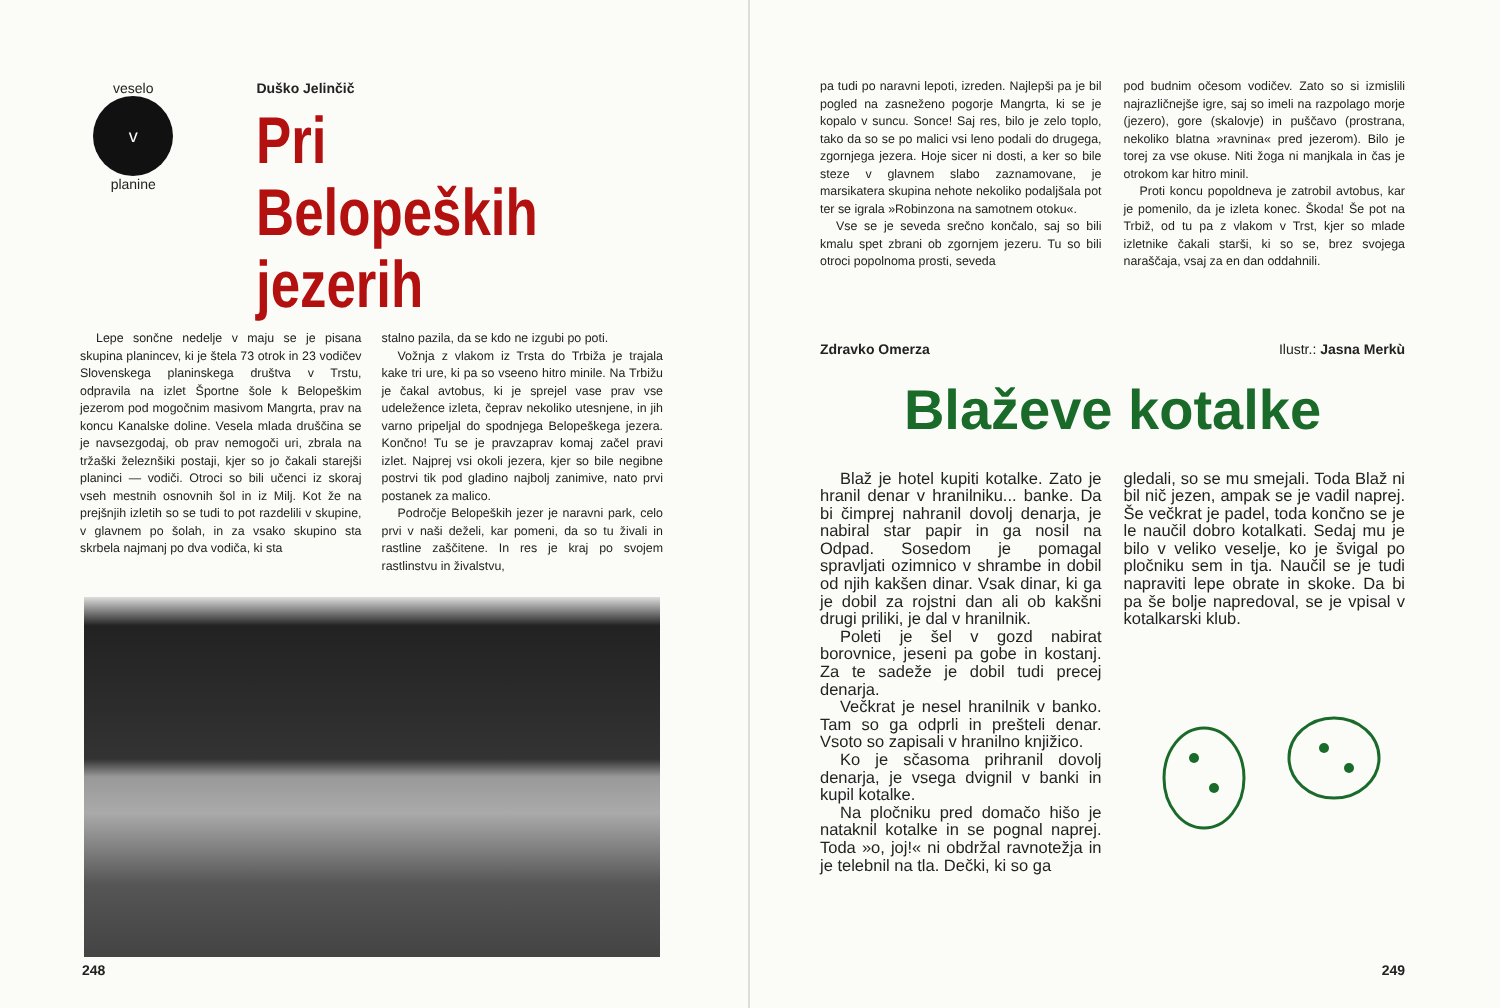veselo
v
planine
Duško Jelinčič
Pri Belopeških
jezerih
Lepe sončne nedelje v maju se je pisana skupina planincev, ki je štela 73 otrok in 23 vodičev Slovenskega planinskega društva v Trstu, odpravila na izlet Športne šole k Belopeškim jezerom pod mogočnim masivom Mangrta, prav na koncu Kanalske doline. Vesela mlada druščina se je navsezgodaj, ob prav nemogoči uri, zbrala na tržaški železnšiki postaji, kjer so jo čakali starejši planinci — vodiči. Otroci so bili učenci iz skoraj vseh mestnih osnovnih šol in iz Milj. Kot že na prejšnjih izletih so se tudi to pot razdelili v skupine, v glavnem po šolah, in za vsako skupino sta skrbela najmanj po dva vodiča, ki sta
stalno pazila, da se kdo ne izgubi po poti.
Vožnja z vlakom iz Trsta do Trbiža je trajala kake tri ure, ki pa so vseeno hitro minile. Na Trbižu je čakal avtobus, ki je sprejel vase prav vse udeležence izleta, čeprav nekoliko utesnjene, in jih varno pripeljal do spodnjega Belopeškega jezera. Končno! Tu se je pravzaprav komaj začel pravi izlet. Najprej vsi okoli jezera, kjer so bile negibne postrvi tik pod gladino najbolj zanimive, nato prvi postanek za malico.
Področje Belopeških jezer je naravni park, celo prvi v naši deželi, kar pomeni, da so tu živali in rastline zaščitene. In res je kraj po svojem rastlinstvu in živalstvu,
248
pa tudi po naravni lepoti, izreden. Najlepši pa je bil pogled na zasneženo pogorje Mangrta, ki se je kopalo v suncu. Sonce! Saj res, bilo je zelo toplo, tako da so se po malici vsi leno podali do drugega, zgornjega jezera. Hoje sicer ni dosti, a ker so bile steze v glavnem slabo zaznamovane, je marsikatera skupina nehote nekoliko podaljšala pot ter se igrala »Robinzona na samotnem otoku«.
Vse se je seveda srečno končalo, saj so bili kmalu spet zbrani ob zgornjem jezeru. Tu so bili otroci popolnoma prosti, seveda
pod budnim očesom vodičev. Zato so si izmislili najrazličnejše igre, saj so imeli na razpolago morje (jezero), gore (skalovje) in puščavo (prostrana, nekoliko blatna »ravnina« pred jezerom). Bilo je torej za vse okuse. Niti žoga ni manjkala in čas je otrokom kar hitro minil.
Proti koncu popoldneva je zatrobil avtobus, kar je pomenilo, da je izleta konec. Škoda! Še pot na Trbiž, od tu pa z vlakom v Trst, kjer so mlade izletnike čakali starši, ki so se, brez svojega naraščaja, vsaj za en dan oddahnili.
Zdravko Omerza Ilustr.: Jasna Merkù
Blaževe kotalke
Blaž je hotel kupiti kotalke. Zato je hranil denar v hranilniku... banke. Da bi čimprej nahranil dovolj denarja, je nabiral star papir in ga nosil na Odpad. Sosedom je pomagal spravljati ozimnico v shrambe in dobil od njih kakšen dinar. Vsak dinar, ki ga je dobil za rojstni dan ali ob kakšni drugi priliki, je dal v hranilnik.
Poleti je šel v gozd nabirat borovnice, jeseni pa gobe in kostanj. Za te sadeže je dobil tudi precej denarja.
Večkrat je nesel hranilnik v banko. Tam so ga odprli in prešteli denar. Vsoto so zapisali v hranilno knjižico.
Ko je sčasoma prihranil dovolj denarja, je vsega dvignil v banki in kupil kotalke.
Na pločniku pred domačo hišo je nataknil kotalke in se pognal naprej. Toda »o, joj!« ni obdržal ravnotežja in je telebnil na tla. Dečki, ki so ga
gledali, so se mu smejali. Toda Blaž ni bil nič jezen, ampak se je vadil naprej. Še večkrat je padel, toda končno se je le naučil dobro kotalkati. Sedaj mu je bilo v veliko veselje, ko je švigal po pločniku sem in tja. Naučil se je tudi napraviti lepe obrate in skoke. Da bi pa še bolje napredoval, se je vpisal v kotalkarski klub.
249